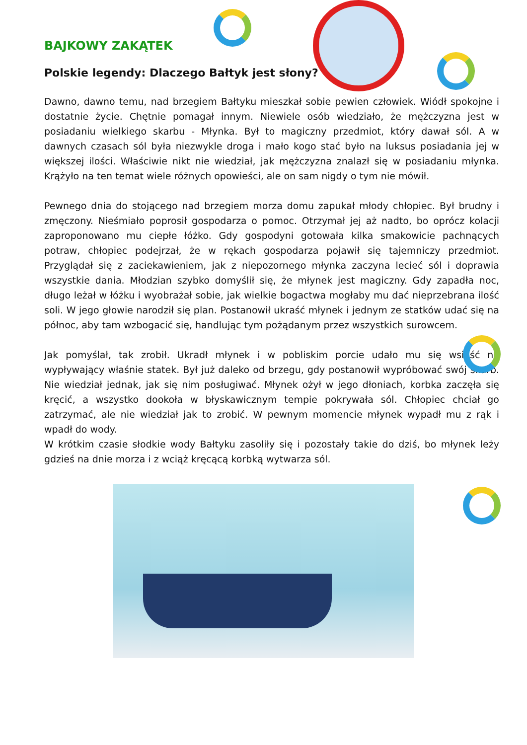BAJKOWY ZAKĄTEK
Polskie legendy: Dlaczego Bałtyk jest słony?
Dawno, dawno temu, nad brzegiem Bałtyku mieszkał sobie pewien człowiek. Wiódł spokojne i dostatnie życie. Chętnie pomagał innym. Niewiele osób wiedziało, że mężczyzna jest w posiadaniu wielkiego skarbu - Młynka. Był to magiczny przedmiot, który dawał sól. A w dawnych czasach sól była niezwykle droga i mało kogo stać było na luksus posiadania jej w większej ilości. Właściwie nikt nie wiedział, jak mężczyzna znalazł się w posiadaniu młynka. Krążyło na ten temat wiele różnych opowieści, ale on sam nigdy o tym nie mówił.
Pewnego dnia do stojącego nad brzegiem morza domu zapukał młody chłopiec. Był brudny i zmęczony. Nieśmiało poprosił gospodarza o pomoc. Otrzymał jej aż nadto, bo oprócz kolacji zaproponowano mu ciepłe łóżko. Gdy gospodyni gotowała kilka smakowicie pachnących potraw, chłopiec podejrzał, że w rękach gospodarza pojawił się tajemniczy przedmiot. Przyglądał się z zaciekawieniem, jak z niepozornego młynka zaczyna lecieć sól i doprawia wszystkie dania. Młodzian szybko domyślił się, że młynek jest magiczny. Gdy zapadła noc, długo leżał w łóżku i wyobrażał sobie, jak wielkie bogactwa mogłaby mu dać nieprzebrana ilość soli. W jego głowie narodził się plan. Postanowił ukraść młynek i jednym ze statków udać się na północ, aby tam wzbogacić się, handlując tym pożądanym przez wszystkich surowcem.
Jak pomyślał, tak zrobił. Ukradł młynek i w pobliskim porcie udało mu się wsiąść na wypływający właśnie statek. Był już daleko od brzegu, gdy postanowił wypróbować swój skarb. Nie wiedział jednak, jak się nim posługiwać. Młynek ożył w jego dłoniach, korbka zaczęła się kręcić, a wszystko dookoła w błyskawicznym tempie pokrywała sól. Chłopiec chciał go zatrzymać, ale nie wiedział jak to zrobić. W pewnym momencie młynek wypadł mu z rąk i wpadł do wody.
W krótkim czasie słodkie wody Bałtyku zasoliły się i pozostały takie do dziś, bo młynek leży gdzieś na dnie morza i z wciąż kręcącą korbką wytwarza sól.